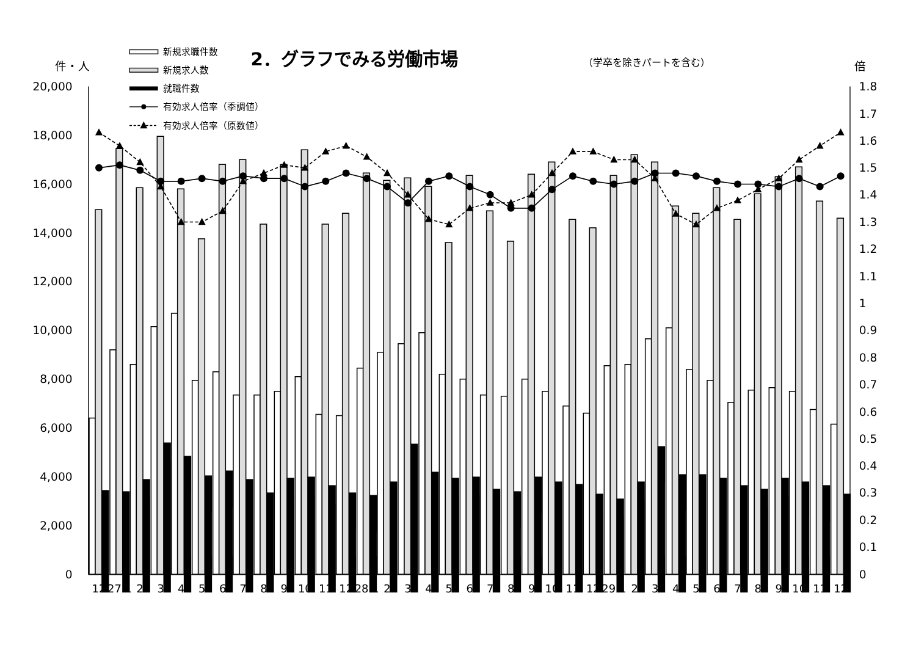2．グラフでみる労働市場
（学卒を除きパートを含む）
件・人
倍
新規求職件数
新規求人数
就職件数
有効求人倍率（季調値）
有効求人倍率（原数値）
0
2,000
4,000
6,000
8,000
10,000
12,000
14,000
16,000
18,000
20,000
0
0.1
0.2
0.3
0.4
0.5
0.6
0.7
0.8
0.9
1
1.1
1.2
1.3
1.4
1.5
1.6
1.7
1.8
12
27.1
2
3
4
5
6
7
8
9
10
11
12
28.1
2
3
4
5
6
7
8
9
10
11
12
29.1
2
3
4
5
6
7
8
9
10
11
12